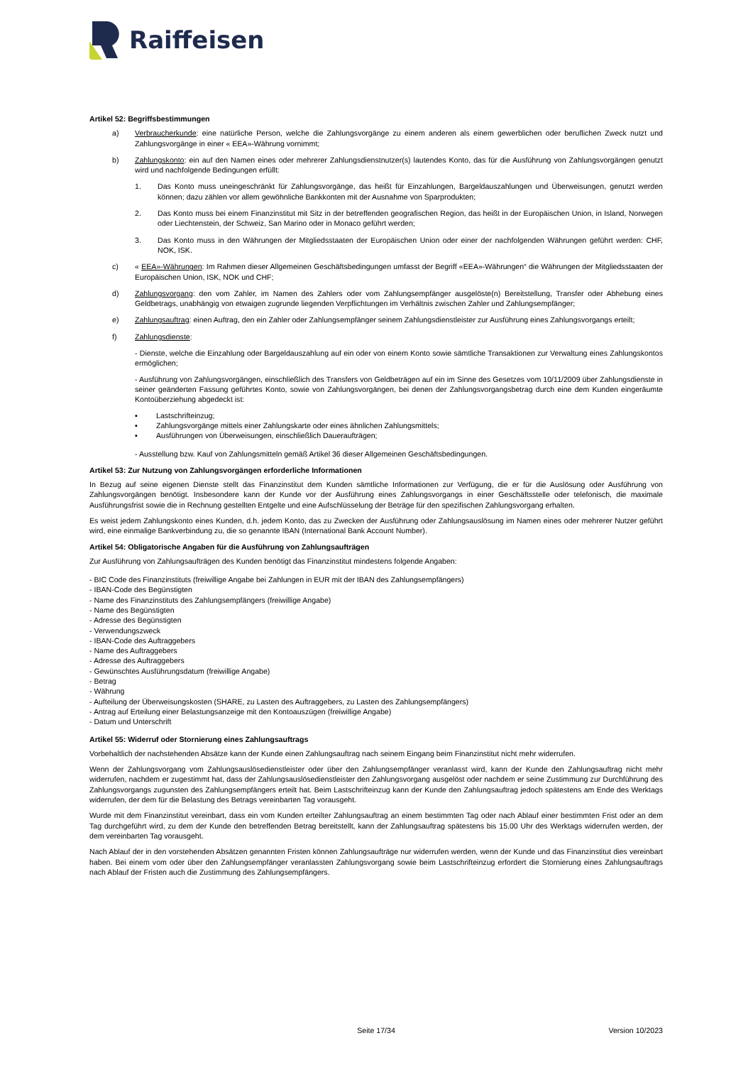Raiffeisen
Artikel 52: Begriffsbestimmungen
a) Verbraucherkunde: eine natürliche Person, welche die Zahlungsvorgänge zu einem anderen als einem gewerblichen oder beruflichen Zweck nutzt und Zahlungsvorgänge in einer « EEA»-Währung vornimmt;
b) Zahlungskonto: ein auf den Namen eines oder mehrerer Zahlungsdienstnutzer(s) lautendes Konto, das für die Ausführung von Zahlungsvorgängen genutzt wird und nachfolgende Bedingungen erfüllt:
1. Das Konto muss uneingeschränkt für Zahlungsvorgänge, das heißt für Einzahlungen, Bargeldauszahlungen und Überweisungen, genutzt werden können; dazu zählen vor allem gewöhnliche Bankkonten mit der Ausnahme von Sparprodukten;
2. Das Konto muss bei einem Finanzinstitut mit Sitz in der betreffenden geografischen Region, das heißt in der Europäischen Union, in Island, Norwegen oder Liechtenstein, der Schweiz, San Marino oder in Monaco geführt werden;
3. Das Konto muss in den Währungen der Mitgliedsstaaten der Europäischen Union oder einer der nachfolgenden Währungen geführt werden: CHF, NOK, ISK.
c) « EEA»-Währungen: Im Rahmen dieser Allgemeinen Geschäftsbedingungen umfasst der Begriff «EEA»-Währungen“ die Währungen der Mitgliedsstaaten der Europäischen Union, ISK, NOK und CHF;
d) Zahlungsvorgang: den vom Zahler, im Namen des Zahlers oder vom Zahlungsempfänger ausgelöste(n) Bereitstellung, Transfer oder Abhebung eines Geldbetrags, unabhängig von etwaigen zugrunde liegenden Verpflichtungen im Verhältnis zwischen Zahler und Zahlungsempfänger;
e) Zahlungsauftrag: einen Auftrag, den ein Zahler oder Zahlungsempfänger seinem Zahlungsdienstleister zur Ausführung eines Zahlungsvorgangs erteilt;
f) Zahlungsdienste:
- Dienste, welche die Einzahlung oder Bargeldauszahlung auf ein oder von einem Konto sowie sämtliche Transaktionen zur Verwaltung eines Zahlungskontos ermöglichen;
- Ausführung von Zahlungsvorgängen, einschließlich des Transfers von Geldbeträgen auf ein im Sinne des Gesetzes vom 10/11/2009 über Zahlungsdienste in seiner geänderten Fassung geführtes Konto, sowie von Zahlungsvorgängen, bei denen der Zahlungsvorgangsbetrag durch eine dem Kunden eingeräumte Kontoüberziehung abgedeckt ist:
▪ Lastschrifteinzug;
▪ Zahlungsvorgänge mittels einer Zahlungskarte oder eines ähnlichen Zahlungsmittels;
▪ Ausführungen von Überweisungen, einschließlich Daueraufträgen;
- Ausstellung bzw. Kauf von Zahlungsmitteln gemäß Artikel 36 dieser Allgemeinen Geschäftsbedingungen.
Artikel 53: Zur Nutzung von Zahlungsvorgängen erforderliche Informationen
In Bezug auf seine eigenen Dienste stellt das Finanzinstitut dem Kunden sämtliche Informationen zur Verfügung, die er für die Auslösung oder Ausführung von Zahlungsvorgängen benötigt. Insbesondere kann der Kunde vor der Ausführung eines Zahlungsvorgangs in einer Geschäftsstelle oder telefonisch, die maximale Ausführungsfrist sowie die in Rechnung gestellten Entgelte und eine Aufschlüsselung der Beträge für den spezifischen Zahlungsvorgang erhalten.
Es weist jedem Zahlungskonto eines Kunden, d.h. jedem Konto, das zu Zwecken der Ausführung oder Zahlungsauslösung im Namen eines oder mehrerer Nutzer geführt wird, eine einmalige Bankverbindung zu, die so genannte IBAN (International Bank Account Number).
Artikel 54: Obligatorische Angaben für die Ausführung von Zahlungsaufträgen
Zur Ausführung von Zahlungsaufträgen des Kunden benötigt das Finanzinstitut mindestens folgende Angaben:
- BIC Code des Finanzinstituts (freiwillige Angabe bei Zahlungen in EUR mit der IBAN des Zahlungsempfängers)
- IBAN-Code des Begünstigten
- Name des Finanzinstituts des Zahlungsempfängers (freiwillige Angabe)
- Name des Begünstigten
- Adresse des Begünstigten
- Verwendungszweck
- IBAN-Code des Auftraggebers
- Name des Auftraggebers
- Adresse des Auftraggebers
- Gewünschtes Ausführungsdatum (freiwillige Angabe)
- Betrag
- Währung
- Aufteilung der Überweisungskosten (SHARE, zu Lasten des Auftraggebers, zu Lasten des Zahlungsempfängers)
- Antrag auf Erteilung einer Belastungsanzeige mit den Kontoauszügen (freiwillige Angabe)
- Datum und Unterschrift
Artikel 55: Widerruf oder Stornierung eines Zahlungsauftrags
Vorbehaltlich der nachstehenden Absätze kann der Kunde einen Zahlungsauftrag nach seinem Eingang beim Finanzinstitut nicht mehr widerrufen.
Wenn der Zahlungsvorgang vom Zahlungsauslösedienstleister oder über den Zahlungsempfänger veranlasst wird, kann der Kunde den Zahlungsauftrag nicht mehr widerrufen, nachdem er zugestimmt hat, dass der Zahlungsauslösedienstleister den Zahlungsvorgang ausgelöst oder nachdem er seine Zustimmung zur Durchführung des Zahlungsvorgangs zugunsten des Zahlungsempfängers erteilt hat. Beim Lastschrifteinzug kann der Kunde den Zahlungsauftrag jedoch spätestens am Ende des Werktags widerrufen, der dem für die Belastung des Betrags vereinbarten Tag vorausgeht.
Wurde mit dem Finanzinstitut vereinbart, dass ein vom Kunden erteilter Zahlungsauftrag an einem bestimmten Tag oder nach Ablauf einer bestimmten Frist oder an dem Tag durchgeführt wird, zu dem der Kunde den betreffenden Betrag bereitstellt, kann der Zahlungsauftrag spätestens bis 15.00 Uhr des Werktags widerrufen werden, der dem vereinbarten Tag vorausgeht.
Nach Ablauf der in den vorstehenden Absätzen genannten Fristen können Zahlungsaufträge nur widerrufen werden, wenn der Kunde und das Finanzinstitut dies vereinbart haben. Bei einem vom oder über den Zahlungsempfänger veranlassten Zahlungsvorgang sowie beim Lastschrifteinzug erfordert die Stornierung eines Zahlungsauftrags nach Ablauf der Fristen auch die Zustimmung des Zahlungsempfängers.
Seite 17/34 Version 10/2023